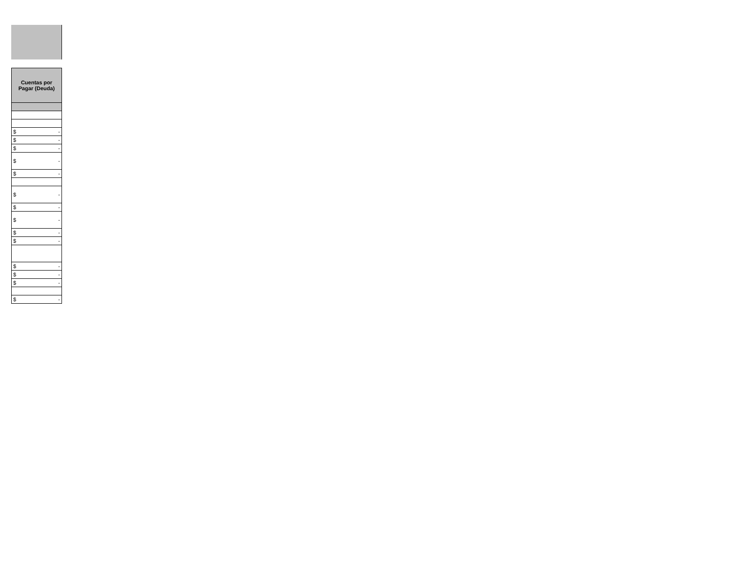| Cuentas por Pagar (Deuda) |
| --- |
| $ - |
| $ - |
| $ - |
| $ - |
| $ - |
| $ - |
| $ - |
| $ - |
| $ - |
| $ - |
| $ - |
| $ - |
| $ - |
| $ - |